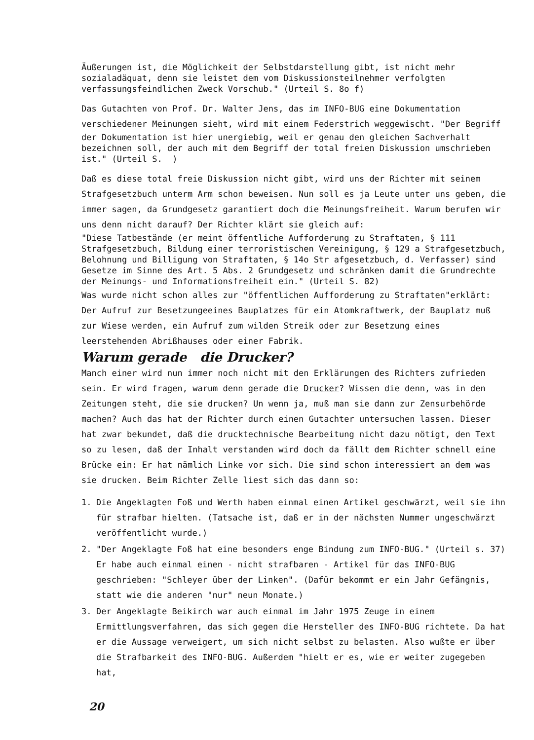Äußerungen ist, die Möglichkeit der Selbstdarstellung gibt, ist nicht mehr sozialadäquat, denn sie leistet dem vom Diskussionsteilnehmer verfolgten verfassungsfeindlichen Zweck Vorschub." (Urteil S. 8o f)
Das Gutachten von Prof. Dr. Walter Jens, das im INFO-BUG eine Dokumentation verschiedener Meinungen sieht, wird mit einem Federstrich weggewischt. "Der Begriff
der Dokumentation ist hier unergiebig, weil er genau den gleichen Sachverhalt bezeichnen soll, der auch mit dem Begriff der total freien Diskussion umschrieben ist." (Urteil S. )
Daß es diese total freie Diskussion nicht gibt, wird uns der Richter mit seinem Strafgesetzbuch unterm Arm schon beweisen. Nun soll es ja Leute unter uns geben, die immer sagen, da Grundgesetz garantiert doch die Meinungsfreiheit. Warum berufen wir uns denn nicht darauf? Der Richter klärt sie gleich auf:
"Diese Tatbestände (er meint öffentliche Aufforderung zu Straftaten, § 111 Strafgesetzbuch, Bildung einer terroristischen Vereinigung, § 129 a Strafgesetzbuch, Belohnung und Billigung von Straftaten, § 14o Str afgesetzbuch, d. Verfasser) sind Gesetze im Sinne des Art. 5 Abs. 2 Grundgesetz und schränken damit die Grundrechte der Meinungs- und Informationsfreiheit ein." (Urteil S. 82)
Was wurde nicht schon alles zur "öffentlichen Aufforderung zu Straftaten"erklärt: Der Aufruf zur Besetzungeeines Bauplatzes für ein Atomkraftwerk, der Bauplatz muß zur Wiese werden, ein Aufruf zum wilden Streik oder zur Besetzung eines leerstehenden Abrißhauses oder einer Fabrik.
Warum gerade die Drucker?
Manch einer wird nun immer noch nicht mit den Erklärungen des Richters zufrieden sein. Er wird fragen, warum denn gerade die Drucker? Wissen die denn, was in den Zeitungen steht, die sie drucken? Un wenn ja, muß man sie dann zur Zensurbehörde machen? Auch das hat der Richter durch einen Gutachter untersuchen lassen. Dieser hat zwar bekundet, daß die drucktechnische Bearbeitung nicht dazu nötigt, den Text so zu lesen, daß der Inhalt verstanden wird doch da fällt dem Richter schnell eine Brücke ein: Er hat nämlich Linke vor sich. Die sind schon interessiert an dem was sie drucken. Beim Richter Zelle liest sich das dann so:
1. Die Angeklagten Foß und Werth haben einmal einen Artikel geschwärzt, weil sie ihn für strafbar hielten. (Tatsache ist, daß er in der nächsten Nummer ungeschwärzt veröffentlicht wurde.)
2. "Der Angeklagte Foß hat eine besonders enge Bindung zum INFO-BUG." (Urteil s. 37) Er habe auch einmal einen - nicht strafbaren - Artikel für das INFO-BUG geschrieben: "Schleyer über der Linken". (Dafür bekommt er ein Jahr Gefängnis, statt wie die anderen "nur" neun Monate.)
3. Der Angeklagte Beikirch war auch einmal im Jahr 1975 Zeuge in einem Ermittlungsverfahren, das sich gegen die Hersteller des INFO-BUG richtete. Da hat er die Aussage verweigert, um sich nicht selbst zu belasten. Also wußte er über die Strafbarkeit des INFO-BUG. Außerdem "hielt er es, wie er weiter zugegeben hat,
20